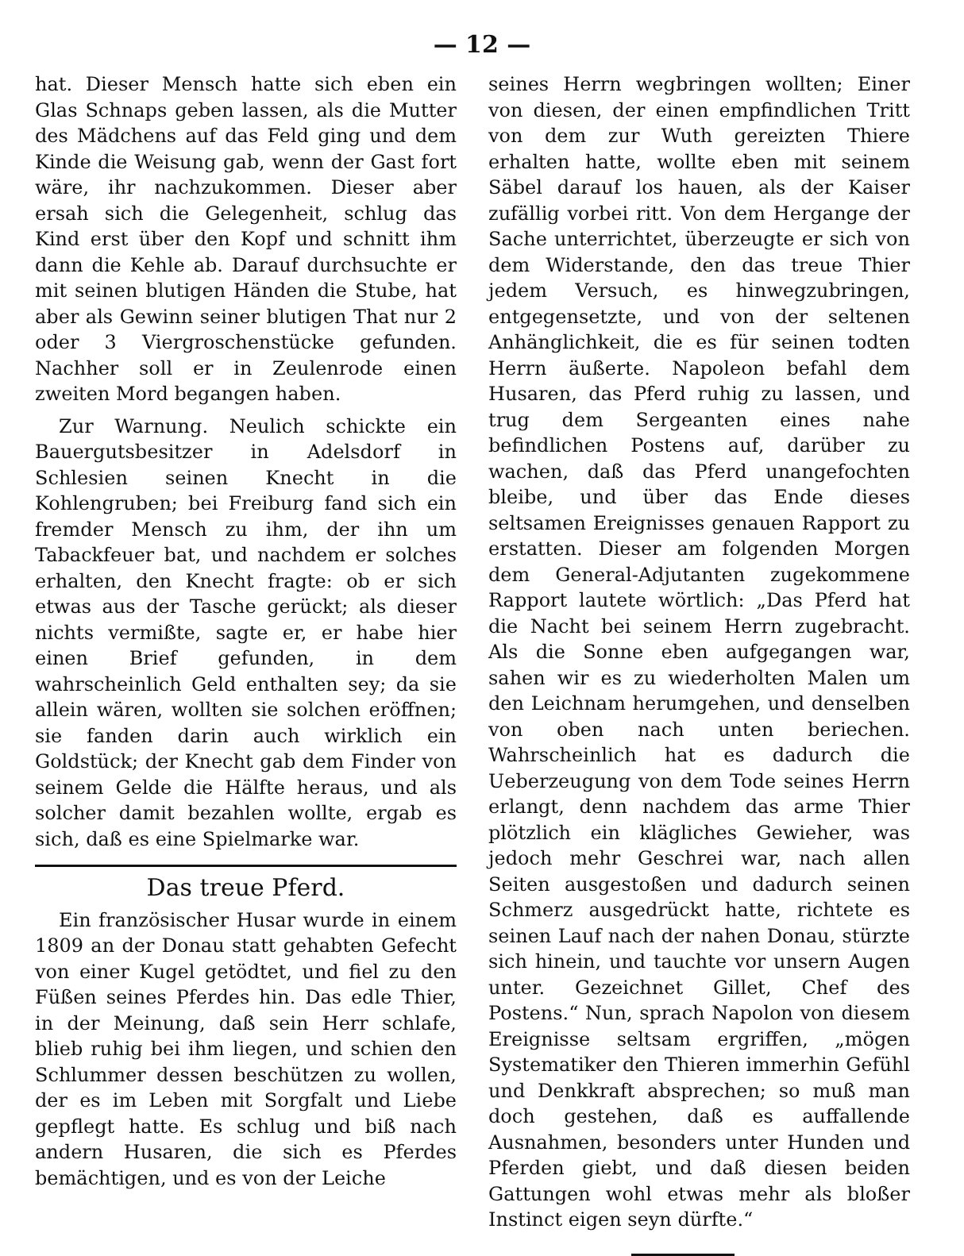— 12 —
hat. Dieser Mensch hatte sich eben ein Glas Schnaps geben lassen, als die Mutter des Mädchens auf das Feld ging und dem Kinde die Weisung gab, wenn der Gast fort wäre, ihr nachzukommen. Dieser aber ersah sich die Gelegenheit, schlug das Kind erst über den Kopf und schnitt ihm dann die Kehle ab. Darauf durchsuchte er mit seinen blutigen Händen die Stube, hat aber als Gewinn seiner blutigen That nur 2 oder 3 Viergroschenstücke gefunden. Nachher soll er in Zeulenrode einen zweiten Mord begangen haben.
Zur Warnung. Neulich schickte ein Bauergutsbesitzer in Adelsdorf in Schlesien seinen Knecht in die Kohlengruben; bei Freiburg fand sich ein fremder Mensch zu ihm, der ihn um Tabackfeuer bat, und nachdem er solches erhalten, den Knecht fragte: ob er sich etwas aus der Tasche gerückt; als dieser nichts vermißte, sagte er, er habe hier einen Brief gefunden, in dem wahrscheinlich Geld enthalten sey; da sie allein wären, wollten sie solchen eröffnen; sie fanden darin auch wirklich ein Goldstück; der Knecht gab dem Finder von seinem Gelde die Hälfte heraus, und als solcher damit bezahlen wollte, ergab es sich, daß es eine Spielmarke war.
Das treue Pferd.
Ein französischer Husar wurde in einem 1809 an der Donau statt gehabten Gefecht von einer Kugel getödtet, und fiel zu den Füßen seines Pferdes hin. Das edle Thier, in der Meinung, daß sein Herr schlafe, blieb ruhig bei ihm liegen, und schien den Schlummer dessen beschützen zu wollen, der es im Leben mit Sorgfalt und Liebe gepflegt hatte. Es schlug und biß nach andern Husaren, die sich es Pferdes bemächtigen, und es von der Leiche
seines Herrn wegbringen wollten; Einer von diesen, der einen empfindlichen Tritt von dem zur Wuth gereizten Thiere erhalten hatte, wollte eben mit seinem Säbel darauf los hauen, als der Kaiser zufällig vorbei ritt. Von dem Hergange der Sache unterrichtet, überzeugte er sich von dem Widerstande, den das treue Thier jedem Versuch, es hinwegzubringen, entgegensetzte, und von der seltenen Anhänglichkeit, die es für seinen todten Herrn äußerte. Napoleon befahl dem Husaren, das Pferd ruhig zu lassen, und trug dem Sergeanten eines nahe befindlichen Postens auf, darüber zu wachen, daß das Pferd unangefochten bleibe, und über das Ende dieses seltsamen Ereignisses genauen Rapport zu erstatten. Dieser am folgenden Morgen dem General-Adjutanten zugekommene Rapport lautete wörtlich: „Das Pferd hat die Nacht bei seinem Herrn zugebracht. Als die Sonne eben aufgegangen war, sahen wir es zu wiederholten Malen um den Leichnam herumgehen, und denselben von oben nach unten beriechen. Wahrscheinlich hat es dadurch die Ueberzeugung von dem Tode seines Herrn erlangt, denn nachdem das arme Thier plötzlich ein klägliches Gewieher, was jedoch mehr Geschrei war, nach allen Seiten ausgestoßen und dadurch seinen Schmerz ausgedrückt hatte, richtete es seinen Lauf nach der nahen Donau, stürzte sich hinein, und tauchte vor unsern Augen unter. Gezeichnet Gillet, Chef des Postens.“ Nun, sprach Napolon von diesem Ereignisse seltsam ergriffen, „mögen Systematiker den Thieren immerhin Gefühl und Denkkraft absprechen; so muß man doch gestehen, daß es auffallende Ausnahmen, besonders unter Hunden und Pferden giebt, und daß diesen beiden Gattungen wohl etwas mehr als bloßer Instinct eigen seyn dürfte.“